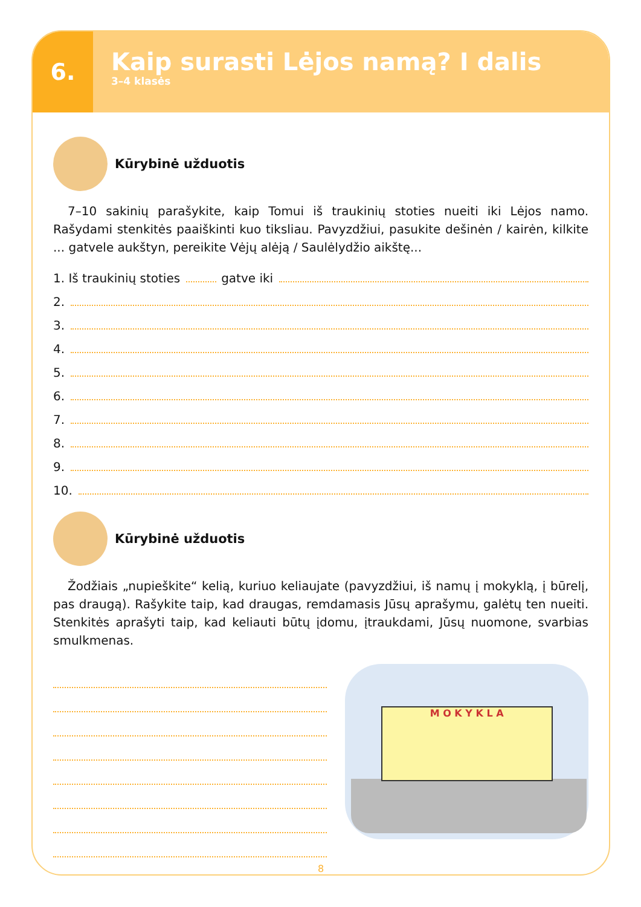6.
Kaip surasti Lėjos namą? I dalis
3–4 klasės
Kūrybinė užduotis
7–10 sakinių parašykite, kaip Tomui iš traukinių stoties nueiti iki Lėjos namo. Rašydami stenkitės paaiškinti kuo tiksliau. Pavyzdžiui, pasukite dešinėn / kairėn, kilkite ... gatvele aukštyn, pereikite Vėjų alėją / Saulėlydžio aikštę...
1. Iš traukinių stoties gatve iki
2.
3.
4.
5.
6.
7.
8.
9.
10.
Kūrybinė užduotis
Žodžiais „nupieškite“ kelią, kuriuo keliaujate (pavyzdžiui, iš namų į mokyklą, į būrelį, pas draugą). Rašykite taip, kad draugas, remdamasis Jūsų aprašymu, galėtų ten nueiti. Stenkitės aprašyti taip, kad keliauti būtų įdomu, įtraukdami, Jūsų nuomone, svarbias smulkmenas.
M O K Y K L A
8